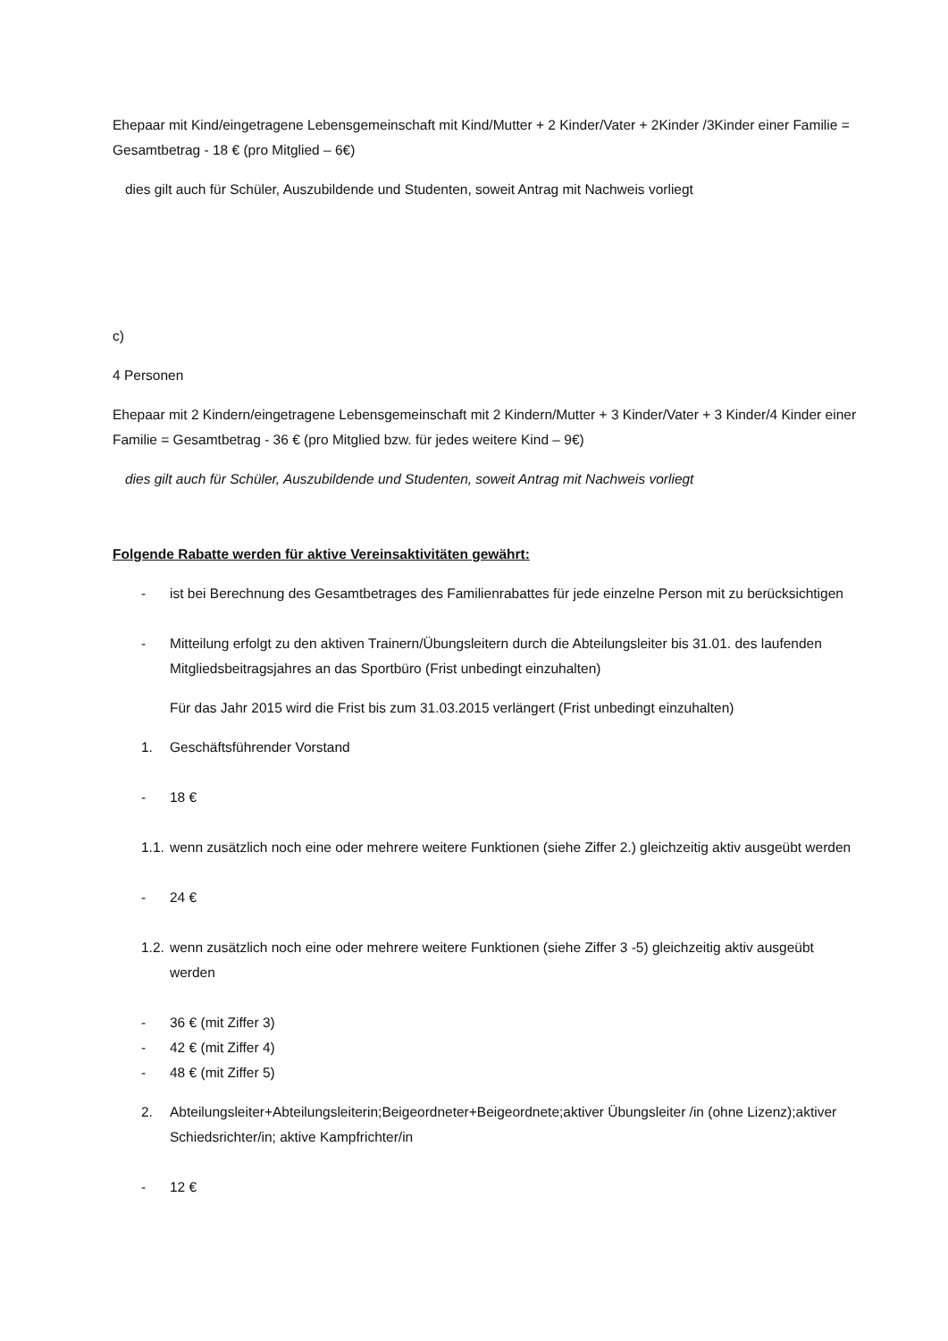Ehepaar mit Kind/eingetragene Lebensgemeinschaft mit Kind/Mutter + 2 Kinder/Vater + 2Kinder /3Kinder einer Familie = Gesamtbetrag - 18 € (pro Mitglied – 6€)
dies gilt auch für Schüler, Auszubildende und Studenten, soweit Antrag mit Nachweis vorliegt
c)
4 Personen
Ehepaar mit 2 Kindern/eingetragene Lebensgemeinschaft mit 2 Kindern/Mutter + 3 Kinder/Vater + 3 Kinder/4 Kinder einer Familie = Gesamtbetrag - 36 € (pro Mitglied bzw. für jedes weitere Kind – 9€)
dies gilt auch für Schüler, Auszubildende und Studenten, soweit Antrag mit Nachweis vorliegt
Folgende Rabatte werden für aktive Vereinsaktivitäten gewährt:
- ist bei Berechnung des Gesamtbetrages des Familienrabattes für jede einzelne Person mit zu berücksichtigen
- Mitteilung erfolgt zu den aktiven Trainern/Übungsleitern durch die Abteilungsleiter bis 31.01. des laufenden Mitgliedsbeitragsjahres an das Sportbüro (Frist unbedingt einzuhalten)
Für das Jahr 2015 wird die Frist bis zum 31.03.2015 verlängert (Frist unbedingt einzuhalten)
1. Geschäftsführender Vorstand
- 18 €
1.1. wenn zusätzlich noch eine oder mehrere weitere Funktionen (siehe Ziffer 2.) gleichzeitig aktiv ausgeübt werden
- 24 €
1.2. wenn zusätzlich noch eine oder mehrere weitere Funktionen (siehe Ziffer 3 -5) gleichzeitig aktiv ausgeübt werden
- 36 € (mit Ziffer 3)
- 42 € (mit Ziffer 4)
- 48 € (mit Ziffer 5)
2. Abteilungsleiter+Abteilungsleiterin;Beigeordneter+Beigeordnete;aktiver Übungsleiter /in (ohne Lizenz);aktiver Schiedsrichter/in; aktive Kampfrichter/in
- 12 €